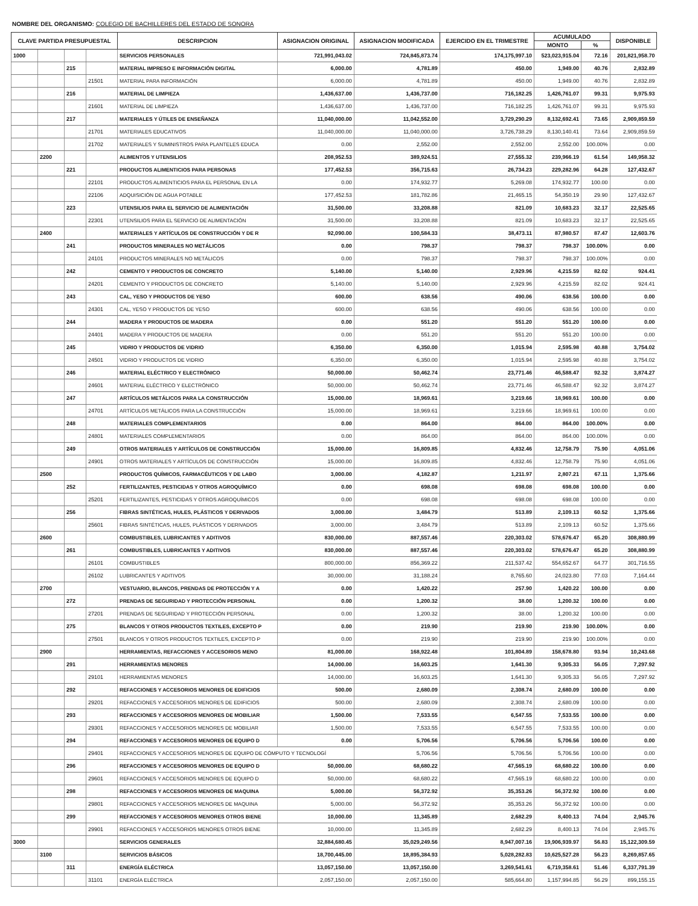NOMBRE DEL ORGANISMO: COLEGIO DE BACHILLERES DEL ESTADO DE SONORA
| CLAVE PARTIDA PRESUPUESTAL | | | | DESCRIPCION | ASIGNACION ORIGINAL | ASIGNACION MODIFICADA | EJERCIDO EN EL TRIMESTRE | ACUMULADO | | DISPONIBLE |
| --- | --- | --- | --- | --- | --- | --- | --- | --- | --- | --- |
| | | | | | | | | MONTO | % | |
| 1000 | | | | SERVICIOS PERSONALES | 721,991,043.02 | 724,845,873.74 | 174,175,997.10 | 523,023,915.04 | 72.16 | 201,821,958.70 |
| | | 215 | | MATERIAL IMPRESO E INFORMACIÓN DIGITAL | 6,000.00 | 4,781.89 | 450.00 | 1,949.00 | 40.76 | 2,832.89 |
| | | | 21501 | MATERIAL PARA INFORMACIÓN | 6,000.00 | 4,781.89 | 450.00 | 1,949.00 | 40.76 | 2,832.89 |
| | | 216 | | MATERIAL DE LIMPIEZA | 1,436,637.00 | 1,436,737.00 | 716,182.25 | 1,426,761.07 | 99.31 | 9,975.93 |
| | | | 21601 | MATERIAL DE LIMPIEZA | 1,436,637.00 | 1,436,737.00 | 716,182.25 | 1,426,761.07 | 99.31 | 9,975.93 |
| | | 217 | | MATERIALES Y ÚTILES DE ENSEÑANZA | 11,040,000.00 | 11,042,552.00 | 3,729,290.29 | 8,132,692.41 | 73.65 | 2,909,859.59 |
| | | | 21701 | MATERIALES EDUCATIVOS | 11,040,000.00 | 11,040,000.00 | 3,726,738.29 | 8,130,140.41 | 73.64 | 2,909,859.59 |
| | | | 21702 | MATERIALES Y SUMINISTROS PARA PLANTELES EDUCA | 0.00 | 2,552.00 | 2,552.00 | 2,552.00 | 100.00% | 0.00 |
| | 2200 | | | ALIMENTOS Y UTENSILIOS | 208,952.53 | 389,924.51 | 27,555.32 | 239,966.19 | 61.54 | 149,958.32 |
| | | 221 | | PRODUCTOS ALIMENTICIOS PARA PERSONAS | 177,452.53 | 356,715.63 | 26,734.23 | 229,282.96 | 64.28 | 127,432.67 |
| | | | 22101 | PRODUCTOS ALIMENTICIOS PARA EL PERSONAL EN LA | 0.00 | 174,932.77 | 5,269.08 | 174,932.77 | 100.00 | 0.00 |
| | | | 22106 | ADQUISICIÓN DE AGUA POTABLE | 177,452.53 | 181,782.86 | 21,465.15 | 54,350.19 | 29.90 | 127,432.67 |
| | | 223 | | UTENSILIOS PARA EL SERVICIO DE ALIMENTACIÓN | 31,500.00 | 33,208.88 | 821.09 | 10,683.23 | 32.17 | 22,525.65 |
| | | | 22301 | UTENSILIOS PARA EL SERVICIO DE ALIMENTACIÓN | 31,500.00 | 33,208.88 | 821.09 | 10,683.23 | 32.17 | 22,525.65 |
| | 2400 | | | MATERIALES Y ARTÍCULOS DE CONSTRUCCIÓN Y DE R | 92,090.00 | 100,584.33 | 38,473.11 | 87,980.57 | 87.47 | 12,603.76 |
| | | 241 | | PRODUCTOS MINERALES NO METÁLICOS | 0.00 | 798.37 | 798.37 | 798.37 | 100.00% | 0.00 |
| | | | 24101 | PRODUCTOS MINERALES NO METÁLICOS | 0.00 | 798.37 | 798.37 | 798.37 | 100.00% | 0.00 |
| | | 242 | | CEMENTO Y PRODUCTOS DE CONCRETO | 5,140.00 | 5,140.00 | 2,929.96 | 4,215.59 | 82.02 | 924.41 |
| | | | 24201 | CEMENTO Y PRODUCTOS DE CONCRETO | 5,140.00 | 5,140.00 | 2,929.96 | 4,215.59 | 82.02 | 924.41 |
| | | 243 | | CAL, YESO Y PRODUCTOS DE YESO | 600.00 | 638.56 | 490.06 | 638.56 | 100.00 | 0.00 |
| | | | 24301 | CAL, YESO Y PRODUCTOS DE YESO | 600.00 | 638.56 | 490.06 | 638.56 | 100.00 | 0.00 |
| | | 244 | | MADERA Y PRODUCTOS DE MADERA | 0.00 | 551.20 | 551.20 | 551.20 | 100.00 | 0.00 |
| | | | 24401 | MADERA Y PRODUCTOS DE MADERA | 0.00 | 551.20 | 551.20 | 551.20 | 100.00 | 0.00 |
| | | 245 | | VIDRIO Y PRODUCTOS DE VIDRIO | 6,350.00 | 6,350.00 | 1,015.94 | 2,595.98 | 40.88 | 3,754.02 |
| | | | 24501 | VIDRIO Y PRODUCTOS DE VIDRIO | 6,350.00 | 6,350.00 | 1,015.94 | 2,595.98 | 40.88 | 3,754.02 |
| | | 246 | | MATERIAL ELÉCTRICO Y ELECTRÓNICO | 50,000.00 | 50,462.74 | 23,771.46 | 46,588.47 | 92.32 | 3,874.27 |
| | | | 24601 | MATERIAL ELÉCTRICO Y ELECTRÓNICO | 50,000.00 | 50,462.74 | 23,771.46 | 46,588.47 | 92.32 | 3,874.27 |
| | | 247 | | ARTÍCULOS METÁLICOS PARA LA CONSTRUCCIÓN | 15,000.00 | 18,969.61 | 3,219.66 | 18,969.61 | 100.00 | 0.00 |
| | | | 24701 | ARTÍCULOS METÁLICOS PARA LA CONSTRUCCIÓN | 15,000.00 | 18,969.61 | 3,219.66 | 18,969.61 | 100.00 | 0.00 |
| | | 248 | | MATERIALES COMPLEMENTARIOS | 0.00 | 864.00 | 864.00 | 864.00 | 100.00% | 0.00 |
| | | | 24801 | MATERIALES COMPLEMENTARIOS | 0.00 | 864.00 | 864.00 | 864.00 | 100.00% | 0.00 |
| | | 249 | | OTROS MATERIALES Y ARTÍCULOS DE CONSTRUCCIÓN | 15,000.00 | 16,809.85 | 4,832.46 | 12,758.79 | 75.90 | 4,051.06 |
| | | | 24901 | OTROS MATERIALES Y ARTÍCULOS DE CONSTRUCCIÓN | 15,000.00 | 16,809.85 | 4,832.46 | 12,758.79 | 75.90 | 4,051.06 |
| | 2500 | | | PRODUCTOS QUÍMICOS, FARMACÉUTICOS Y DE LABO | 3,000.00 | 4,182.87 | 1,211.97 | 2,807.21 | 67.11 | 1,375.66 |
| | | 252 | | FERTILIZANTES, PESTICIDAS Y OTROS AGROQUÍMICO | 0.00 | 698.08 | 698.08 | 698.08 | 100.00 | 0.00 |
| | | | 25201 | FERTILIZANTES, PESTICIDAS Y OTROS AGROQUÍMICOS | 0.00 | 698.08 | 698.08 | 698.08 | 100.00 | 0.00 |
| | | 256 | | FIBRAS SINTÉTICAS, HULES, PLÁSTICOS Y DERIVADOS | 3,000.00 | 3,484.79 | 513.89 | 2,109.13 | 60.52 | 1,375.66 |
| | | | 25601 | FIBRAS SINTÉTICAS, HULES, PLÁSTICOS Y DERIVADOS | 3,000.00 | 3,484.79 | 513.89 | 2,109.13 | 60.52 | 1,375.66 |
| | 2600 | | | COMBUSTIBLES, LUBRICANTES Y ADITIVOS | 830,000.00 | 887,557.46 | 220,303.02 | 578,676.47 | 65.20 | 308,880.99 |
| | | 261 | | COMBUSTIBLES, LUBRICANTES Y ADITIVOS | 830,000.00 | 887,557.46 | 220,303.02 | 578,676.47 | 65.20 | 308,880.99 |
| | | | 26101 | COMBUSTIBLES | 800,000.00 | 856,369.22 | 211,537.42 | 554,652.67 | 64.77 | 301,716.55 |
| | | | 26102 | LUBRICANTES Y ADITIVOS | 30,000.00 | 31,188.24 | 8,765.60 | 24,023.80 | 77.03 | 7,164.44 |
| | 2700 | | | VESTUARIO, BLANCOS, PRENDAS DE PROTECCIÓN Y A | 0.00 | 1,420.22 | 257.90 | 1,420.22 | 100.00 | 0.00 |
| | | 272 | | PRENDAS DE SEGURIDAD Y PROTECCIÓN PERSONAL | 0.00 | 1,200.32 | 38.00 | 1,200.32 | 100.00 | 0.00 |
| | | | 27201 | PRENDAS DE SEGURIDAD Y PROTECCIÓN PERSONAL | 0.00 | 1,200.32 | 38.00 | 1,200.32 | 100.00 | 0.00 |
| | | 275 | | BLANCOS Y OTROS PRODUCTOS TEXTILES, EXCEPTO P | 0.00 | 219.90 | 219.90 | 219.90 | 100.00% | 0.00 |
| | | | 27501 | BLANCOS Y OTROS PRODUCTOS TEXTILES, EXCEPTO P | 0.00 | 219.90 | 219.90 | 219.90 | 100.00% | 0.00 |
| | 2900 | | | HERRAMIENTAS, REFACCIONES Y ACCESORIOS MENO | 81,000.00 | 168,922.48 | 101,804.89 | 158,678.80 | 93.94 | 10,243.68 |
| | | 291 | | HERRAMIENTAS MENORES | 14,000.00 | 16,603.25 | 1,641.30 | 9,305.33 | 56.05 | 7,297.92 |
| | | | 29101 | HERRAMIENTAS MENORES | 14,000.00 | 16,603.25 | 1,641.30 | 9,305.33 | 56.05 | 7,297.92 |
| | | 292 | | REFACCIONES Y ACCESORIOS MENORES DE EDIFICIOS | 500.00 | 2,680.09 | 2,308.74 | 2,680.09 | 100.00 | 0.00 |
| | | | 29201 | REFACCIONES Y ACCESORIOS MENORES DE EDIFICIOS | 500.00 | 2,680.09 | 2,308.74 | 2,680.09 | 100.00 | 0.00 |
| | | 293 | | REFACCIONES Y ACCESORIOS MENORES DE MOBILIAR | 1,500.00 | 7,533.55 | 6,547.55 | 7,533.55 | 100.00 | 0.00 |
| | | | 29301 | REFACCIONES Y ACCESORIOS MENORES DE MOBILIAR | 1,500.00 | 7,533.55 | 6,547.55 | 7,533.55 | 100.00 | 0.00 |
| | | 294 | | REFACCIONES Y ACCESORIOS MENORES DE EQUIPO D | 0.00 | 5,706.56 | 5,706.56 | 5,706.56 | 100.00 | 0.00 |
| | | | 29401 | REFACCIONES Y ACCESORIOS MENORES DE EQUIPO DE CÓMPUTO Y TECNOLOGÍ | | 5,706.56 | 5,706.56 | 5,706.56 | 100.00 | 0.00 |
| | | 296 | | REFACCIONES Y ACCESORIOS MENORES DE EQUIPO D | 50,000.00 | 68,680.22 | 47,565.19 | 68,680.22 | 100.00 | 0.00 |
| | | | 29601 | REFACCIONES Y ACCESORIOS MENORES DE EQUIPO D | 50,000.00 | 68,680.22 | 47,565.19 | 68,680.22 | 100.00 | 0.00 |
| | | 298 | | REFACCIONES Y ACCESORIOS MENORES DE MAQUINA | 5,000.00 | 56,372.92 | 35,353.26 | 56,372.92 | 100.00 | 0.00 |
| | | | 29801 | REFACCIONES Y ACCESORIOS MENORES DE MAQUINA | 5,000.00 | 56,372.92 | 35,353.26 | 56,372.92 | 100.00 | 0.00 |
| | | 299 | | REFACCIONES Y ACCESORIOS MENORES OTROS BIENE | 10,000.00 | 11,345.89 | 2,682.29 | 8,400.13 | 74.04 | 2,945.76 |
| | | | 29901 | REFACCIONES Y ACCESORIOS MENORES OTROS BIENE | 10,000.00 | 11,345.89 | 2,682.29 | 8,400.13 | 74.04 | 2,945.76 |
| 3000 | | | | SERVICIOS GENERALES | 32,884,680.45 | 35,029,249.56 | 8,947,007.16 | 19,906,939.97 | 56.83 | 15,122,309.59 |
| | 3100 | | | SERVICIOS BÁSICOS | 18,700,445.00 | 18,895,384.93 | 5,028,282.83 | 10,625,527.28 | 56.23 | 8,269,857.65 |
| | | 311 | | ENERGÍA ELÉCTRICA | 13,057,150.00 | 13,057,150.00 | 3,269,541.61 | 6,719,358.61 | 51.46 | 6,337,791.39 |
| | | | 31101 | ENERGÍA ELÉCTRICA | 2,057,150.00 | 2,057,150.00 | 585,664.80 | 1,157,994.85 | 56.29 | 899,155.15 |